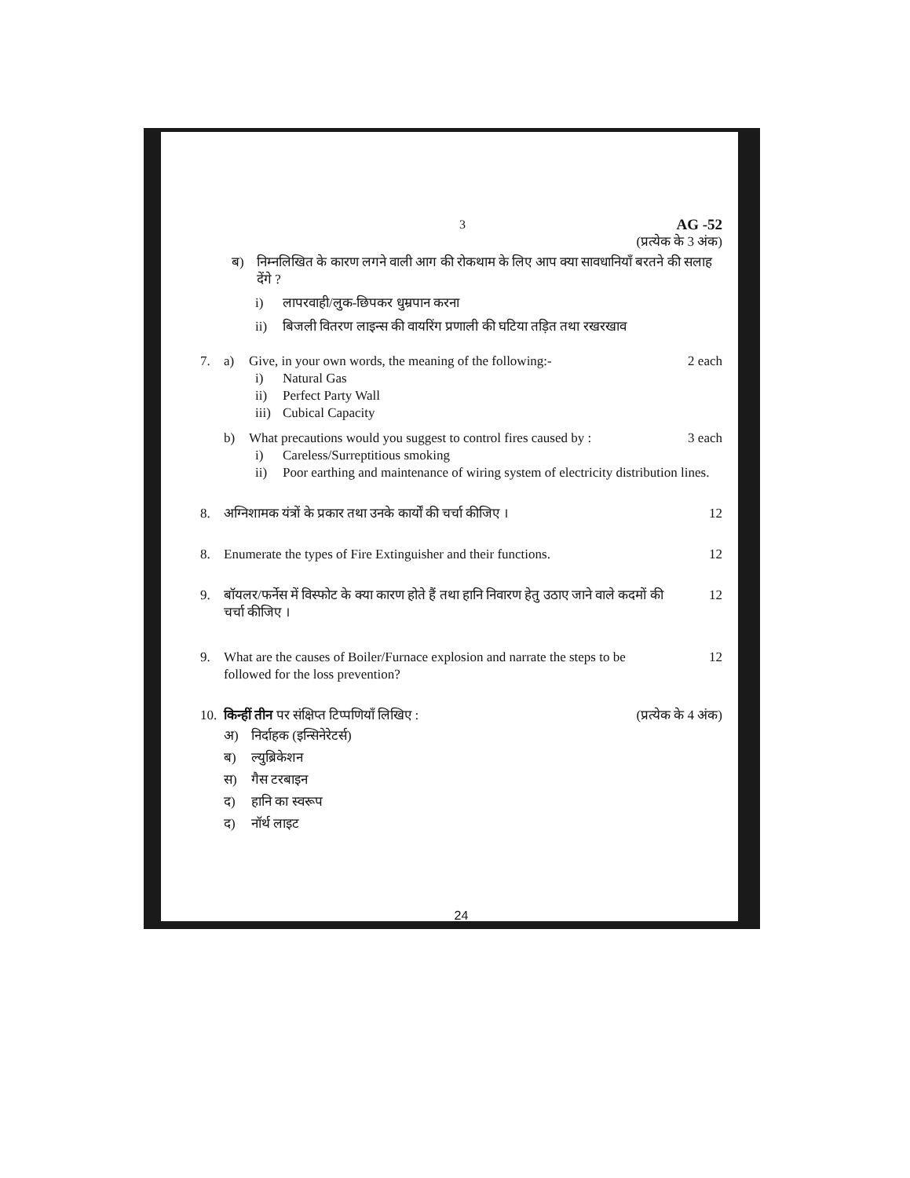3 AG -52
(प्रत्येक के 3 अंक)
ब) निम्नलिखित के कारण लगने वाली आग की रोकथाम के लिए आप क्या सावधानियाँ बरतने की सलाह देंगे ?
i) लापरवाही/लुक-छिपकर धुम्रपान करना
ii) बिजली वितरण लाइन्स की वायरिंग प्रणाली की घटिया तड़ित तथा रखरखाव
7. a) Give, in your own words, the meaning of the following:- 2 each
i) Natural Gas
ii) Perfect Party Wall
iii) Cubical Capacity
b) What precautions would you suggest to control fires caused by : 3 each
i) Careless/Surreptitious smoking
ii) Poor earthing and maintenance of wiring system of electricity distribution lines.
8. अग्निशामक यंत्रों के प्रकार तथा उनके कार्यों की चर्चा कीजिए । 12
8. Enumerate the types of Fire Extinguisher and their functions. 12
9. बॉयलर/फर्नेस में विस्फोट के क्या कारण होते हैं तथा हानि निवारण हेतु उठाए जाने वाले कदमों की चर्चा कीजिए । 12
9. What are the causes of Boiler/Furnace explosion and narrate the steps to be followed for the loss prevention? 12
10. किन्हीं तीन पर संक्षिप्त टिप्पणियाँ लिखिए : (प्रत्येक के 4 अंक)
अ) निर्दाहक (इन्सिनेरेटर्स)
ब) ल्युब्रिकेशन
स) गैस टरबाइन
द) हानि का स्वरूप
द) नॉर्थ लाइट
24